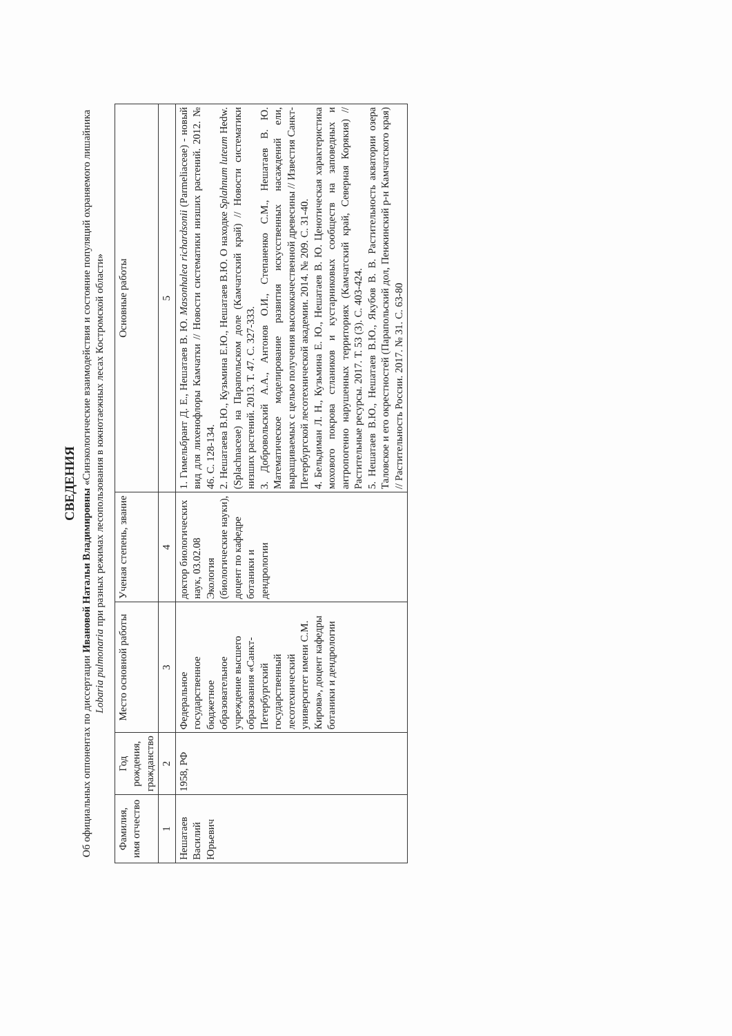СВЕДЕНИЯ
Об официальных оппонентах по диссертации Ивановой Натальи Владимировны «Синэкологические взаимодействия и состояние популяций охраняемого лишайника Lobaria pulmonaria при разных режимах лесопользования в южнотаежных лесах Костромской области»
| Фамилия, имя отчество | Год рождения, гражданство | Место основной работы | Ученая степень, звание | Основные работы |
| --- | --- | --- | --- | --- |
| 1 | 2 | 3 | 4 | 5 |
| Нешатаев Василий Юрьевич | 1958, РФ | Федеральное государственное бюджетное образовательное учреждение высшего образования «Санкт-Петербургский государственный лесотехнический университет имени С.М. Кирова», доцент кафедры ботаники и дендрологии | доктор биологических наук, 03.02.08 Экология (биологические науки), доцент по кафедре ботаники и дендрологии | 1. Гимельбрант Д. Е., Нешатаев В. Ю. Masonhalea richardsonii (Parmeliaceae) - новый вид для лихенофлоры Камчатки // Новости систематики низших растений. 2012. № 46. С. 128-134. 2. Нешатаева В.Ю., Кузьмина Е.Ю., Нешатаев В.Ю. О находке Splahnum luteum Hedw. (Splachnaceae) на Парапольском доле (Камчатский край) // Новости систематики низших растений. 2013. Т. 47. С. 327-333. 3. Добровольский А.А., Антонов О.И., Степаненко С.М., Нешатаев В. Ю. Математическое моделирование развития искусственных насаждений ели, выращиваемых с целью получения высококачественной древесины // Известия Санкт-Петербургской лесотехнической академии. 2014. № 209. С. 31-40. 4. Бельдиман Л. Н., Кузьмина Е. Ю., Нешатаев В. Ю. Ценотическая характеристика мохового покрова стлаников и кустарниковых сообществ на заповедных и антропогенно нарушенных территориях (Камчатский край, Северная Корякия) // Растительные ресурсы. 2017. Т. 53 (3). С. 403-424. 5. Нешатаев В.Ю., Нешатаев В.Ю., Якубов В. В. Растительность акватории озера Таловское и его окрестностей (Парапольский дол, Пенжинский р-н Камчатского края) // Растительность России. 2017. № 31. С. 63-80 |